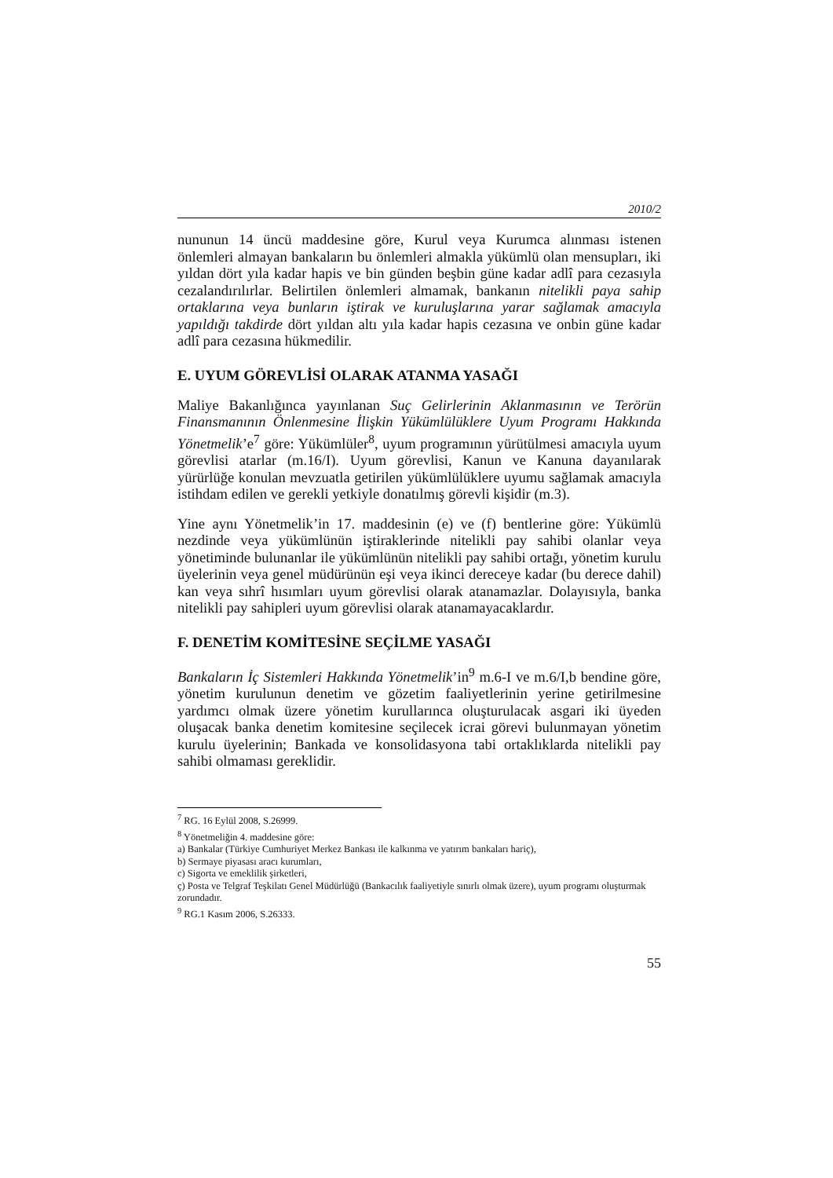2010/2
nununun 14 üncü maddesine göre, Kurul veya Kurumca alınması istenen önlemleri almayan bankaların bu önlemleri almakla yükümlü olan mensupları, iki yıldan dört yıla kadar hapis ve bin günden beşbin güne kadar adlî para cezasıyla cezalandırılırlar. Belirtilen önlemleri almamak, bankanın nitelikli paya sahip ortaklarına veya bunların iştirak ve kuruluşlarına yarar sağlamak amacıyla yapıldığı takdirde dört yıldan altı yıla kadar hapis cezasına ve onbin güne kadar adlî para cezasına hükmedilir.
E. UYUM GÖREVLİSİ OLARAK ATANMA YASAĞI
Maliye Bakanlığınca yayınlanan Suç Gelirlerinin Aklanmasının ve Terörün Finansmanının Önlenmesine İlişkin Yükümlülüklere Uyum Programı Hakkında Yönetmelik’e<sup>7</sup> göre: Yükümlüler<sup>8</sup>, uyum programının yürütülmesi amacıyla uyum görevlisi atarlar (m.16/I). Uyum görevlisi, Kanun ve Kanuna dayanılarak yürürlüğe konulan mevzuatla getirilen yükümlülüklere uyumu sağlamak amacıyla istihdam edilen ve gerekli yetkiyle donatılmış görevli kişidir (m.3).
Yine aynı Yönetmelik’in 17. maddesinin (e) ve (f) bentlerine göre: Yükümlü nezdinde veya yükümlünün iştiraklerinde nitelikli pay sahibi olanlar veya yönetiminde bulunanlar ile yükümlünün nitelikli pay sahibi ortağı, yönetim kurulu üyelerinin veya genel müdürünün eşi veya ikinci dereceye kadar (bu derece dahil) kan veya sıhrî hısımları uyum görevlisi olarak atanamazlar. Dolayısıyla, banka nitelikli pay sahipleri uyum görevlisi olarak atanamayacaklardır.
F. DENETİM KOMİTESİNE SEÇİLME YASAĞI
Bankaların İç Sistemleri Hakkında Yönetmelik’in<sup>9</sup> m.6-I ve m.6/I,b bendine göre, yönetim kurulunun denetim ve gözetim faaliyetlerinin yerine getirilmesine yardımcı olmak üzere yönetim kurullarınca oluşturulacak asgari iki üyeden oluşacak banka denetim komitesine seçilecek icrai görevi bulunmayan yönetim kurulu üyelerinin; Bankada ve konsolidasyona tabi ortaklıklarda nitelikli pay sahibi olmaması gereklidir.
<sup>7</sup> RG. 16 Eylül 2008, S.26999.
<sup>8</sup> Yönetmeliğin 4. maddesine göre:
a) Bankalar (Türkiye Cumhuriyet Merkez Bankası ile kalkınma ve yatırım bankaları hariç),
b) Sermaye piyasası aracı kurumları,
c) Sigorta ve emeklilik şirketleri,
ç) Posta ve Telgraf Teşkilatı Genel Müdürlüğü (Bankacılık faaliyetiyle sınırlı olmak üzere), uyum programı oluşturmak zorundadır.
<sup>9</sup> RG.1 Kasım 2006, S.26333.
55